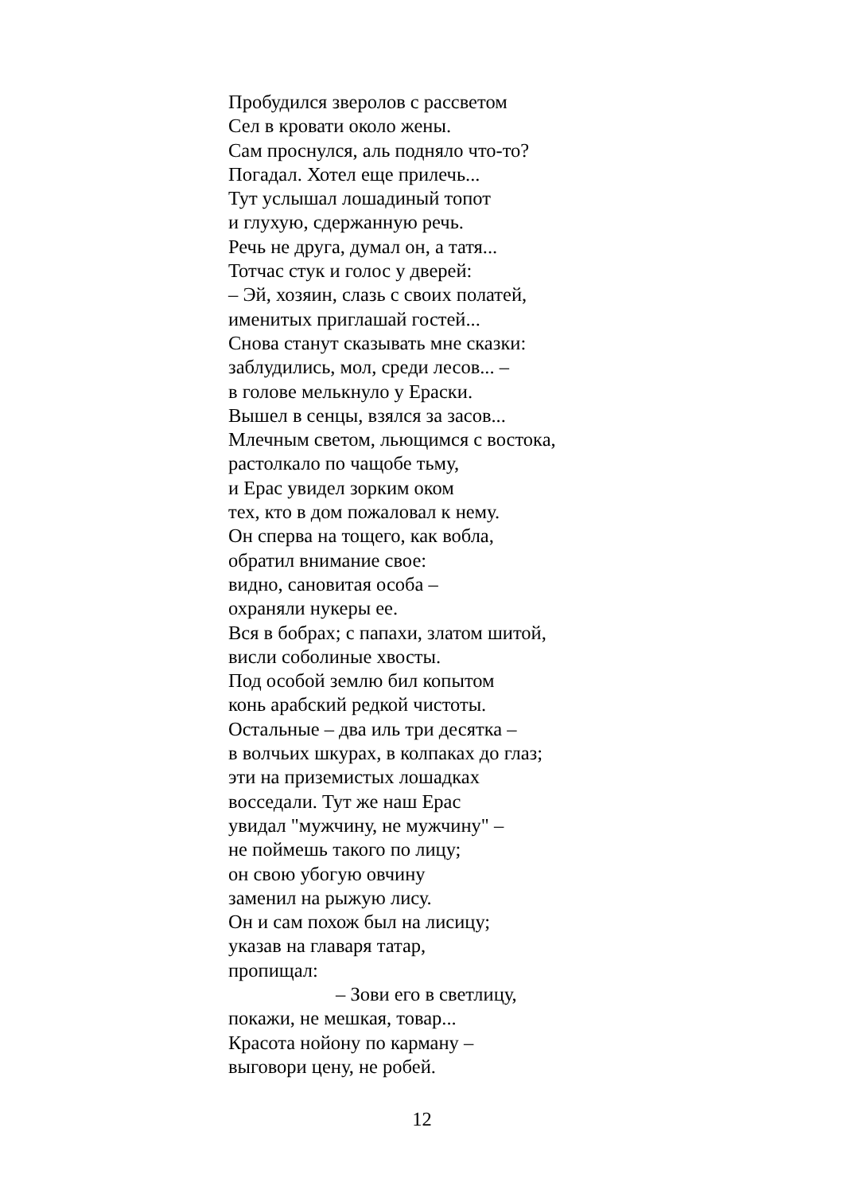Пробудился зверолов с рассветом
Сел в кровати около жены.
Сам проснулся, аль подняло что-то?
Погадал. Хотел еще прилечь...
Тут услышал лошадиный топот
и глухую, сдержанную речь.
Речь не друга, думал он, а татя...
Тотчас стук и голос у дверей:
– Эй, хозяин, слазь с своих полатей,
именитых приглашай гостей...
Снова станут сказывать мне сказки:
заблудились, мол, среди лесов... –
в голове мелькнуло у Ераски.
Вышел в сенцы, взялся за засов...
Млечным светом, льющимся с востока,
растолкало по чащобе тьму,
и Ерас увидел зорким оком
тех, кто в дом пожаловал к нему.
Он сперва на тощего, как вобла,
обратил внимание свое:
видно, сановитая особа –
охраняли нукеры ее.
Вся в бобрах; с папахи, златом шитой,
висли соболиные хвосты.
Под особой землю бил копытом
конь арабский редкой чистоты.
Остальные – два иль три десятка –
в волчьих шкурах, в колпаках до глаз;
эти на приземистых лошадках
восседали. Тут же наш Ерас
увидал "мужчину, не мужчину" –
не поймешь такого по лицу;
он свою убогую овчину
заменил на рыжую лису.
Он и сам похож был на лисицу;
указав на главаря татар,
пропищал:
– Зови его в светлицу,
покажи, не мешкая, товар...
Красота нойону по карману –
выговори цену, не робей.
12